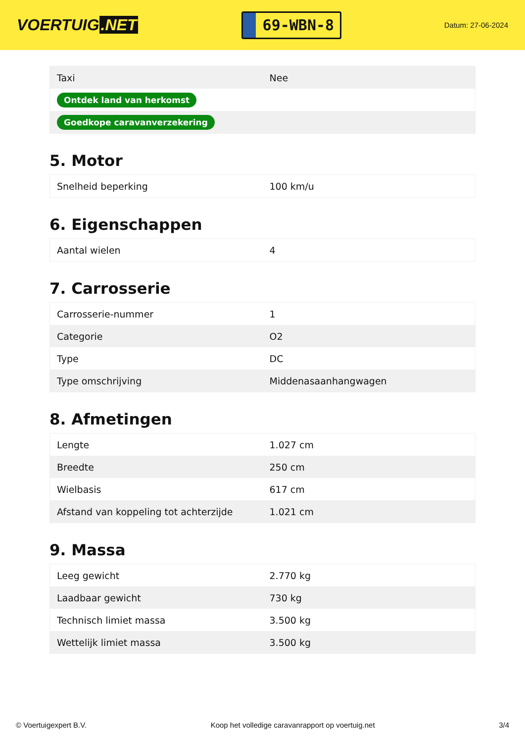VOERTUIG.NET
69-WBN-8
Datum: 27-06-2024
| Taxi | Nee |
| Ontdek land van herkomst | |
| Goedkope caravanverzekering | |
5. Motor
| Snelheid beperking | 100 km/u |
6. Eigenschappen
| Aantal wielen | 4 |
7. Carrosserie
| Carrosserie-nummer | 1 |
| Categorie | O2 |
| Type | DC |
| Type omschrijving | Middenasaanhangwagen |
8. Afmetingen
| Lengte | 1.027 cm |
| Breedte | 250 cm |
| Wielbasis | 617 cm |
| Afstand van koppeling tot achterzijde | 1.021 cm |
9. Massa
| Leeg gewicht | 2.770 kg |
| Laadbaar gewicht | 730 kg |
| Technisch limiet massa | 3.500 kg |
| Wettelijk limiet massa | 3.500 kg |
© Voertuigexpert B.V. Koop het volledige caravanrapport op voertuig.net 3/4